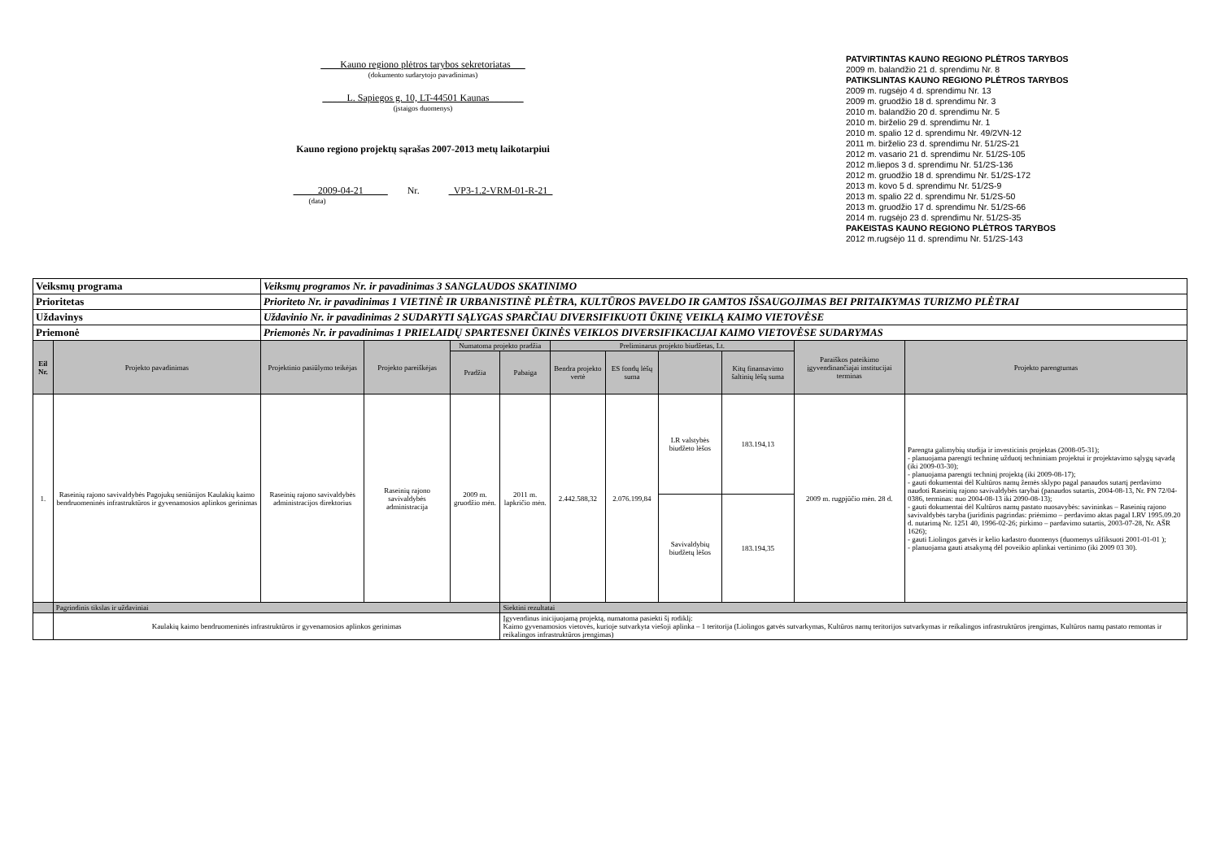____Kauno regiono plėtros tarybos sekretoriatas___
(dokumento sudarytojo pavadinimas)
_____L. Sapiegos g. 10, LT-44501 Kaunas_______
(įstaigos duomenys)
Kauno regiono projektų sąrašas 2007-2013 metų laikotarpiui
_____2009-04-21_____ Nr. _VP3-1.2-VRM-01-R-21_
(data)
PATVIRTINTAS KAUNO REGIONO PLĖTROS TARYBOS
2009 m. balandžio 21 d. sprendimu Nr. 8
PATIKSLINTAS KAUNO REGIONO PLĖTROS TARYBOS
2009 m. rugsėjo 4 d. sprendimu Nr. 13
2009 m. gruodžio 18 d. sprendimu Nr. 3
2010 m. balandžio 20 d. sprendimu Nr. 5
2010 m. birželio 29 d. sprendimu Nr. 1
2010 m. spalio 12 d. sprendimu Nr. 49/2VN-12
2011 m. birželio 23 d. sprendimu Nr. 51/2S-21
2012 m. vasario 21 d. sprendimu Nr. 51/2S-105
2012 m.liepos 3 d. sprendimu Nr. 51/2S-136
2012 m. gruodžio 18 d. sprendimu Nr. 51/2S-172
2013 m. kovo 5 d. sprendimu Nr. 51/2S-9
2013 m. spalio 22 d. sprendimu Nr. 51/2S-50
2013 m. gruodžio 17 d. sprendimu Nr. 51/2S-66
2014 m. rugsėjo 23 d. sprendimu Nr. 51/2S-35
PAKEISTAS KAUNO REGIONO PLĖTROS TARYBOS
2012 m.rugsėjo 11 d. sprendimu Nr. 51/2S-143
| Veiksmų programa | | Veiksmų programos Nr. ir pavadinimas 3 SANGLAUDOS SKATINIMO | | | | | | | | | |
| Prioritetas | | Prioriteto Nr. ir pavadinimas 1 VIETINĖ IR URBANISTINĖ PLĖTRA, KULTŪROS PAVELDO IR GAMTOS IŠSAUGOJIMAS BEI PRITAIKYMAS TURIZMO PLĖTRAI | | | | | | | | | |
| Uždavinys | | Uždavinio Nr. ir pavadinimas 2 SUDARYTI SĄLYGAS SPARČIAU DIVERSIFIKUOTI ŪKINĘ VEIKLĄ KAIMO VIETOVĖSE | | | | | | | | | |
| Priemonė | | Priemonės Nr. ir pavadinimas 1 PRIELAIDŲ SPARTESNEI ŪKINĖS VEIKLOS DIVERSIFIKACIJAI KAIMO VIETOVĖSE SUDARYMAS | | | | | | | | | |
| Eil Nr. | Projekto pavadinimas | Projektinio pasiūlymo teikėjas | Projekto pareiškėjas | Numatoma projekto pradžia | | Preliminarus projekto biudžetas, Lt. | | | | Paraiškos pateikimo įgyvendinančiajai institucijai terminas | Projekto parengtumas |
| | | | | Pradžia | Pabaiga | Bendra projekto vertė | ES fondų lėšų suma | | Kitų finansavimo šaltinių lėšų suma | | |
| 1. | Raseinių rajono savivaldybės Pagojukų seniūnijos Kaulakių kaimo bendruomeninės infrastruktūros ir gyvenamosios aplinkos gerinimas | Raseinių rajono savivaldybės administracijos direktorius | Raseinių rajono savivaldybės administracija | 2009 m. gruodžio mėn. | 2011 m. lapkričio mėn. | 2.442.588,32 | 2.076.199,84 | LR valstybės biudžeto lėšos | 183.194,13 | 2009 m. rugpjūčio mėn. 28 d. | Parengta galimybių studija ir investicinis projektas (2008-05-31); - planuojama parengti techninę užduotį techniniam projektui ir projektavimo sąlygų sąvadą (iki 2009-03-30); - planuojama parengti techninį projektą (iki 2009-08-17); - gauti dokumentai dėl Kultūros namų žemės sklypo pagal panaudos sutartį perdavimo naudoti Raseinių rajono savivaldybės tarybai (panaudos sutartis, 2004-08-13, Nr. PN 72/04-0386, terminas: nuo 2004-08-13 iki 2090-08-13); - gauti dokumentai dėl Kultūros namų pastato nuosavybės: savininkas – Raseinių rajono savivaldybės taryba (juridinis pagrindas: priėmimo – perdavimo aktas pagal LRV 1995.09.20 d. nutarimą Nr. 1251 40, 1996-02-26; pirkimo – pardavimo sutartis, 2003-07-28, Nr. AŠR 1626); - gauti Liolingos gatvės ir kelio kadastro duomenys (duomenys užfiksuoti 2001-01-01 ); - planuojama gauti atsakymą dėl poveikio aplinkai vertinimo (iki 2009 03 30). |
| | | | | | | | | Savivaldybių biudžetų lėšos | 183.194,35 | | |
| | Pagrindinis tikslas ir uždaviniai | | | | Siektini rezultatai | | | | | | |
| | Kaulakių kaimo bendruomeninės infrastruktūros ir gyvenamosios aplinkos gerinimas | | | | Įgyvendinus inicijuojamą projektą, numatoma pasiekti šį rodiklį: Kaimo gyvenamosios vietovės, kurioje sutvarkyta viešoji aplinka – 1 teritorija (Liolingos gatvės sutvarkymas, Kultūros namų teritorijos sutvarkymas ir reikalingos infrastruktūros įrengimas, Kultūros namų pastato remontas ir reikalingos infrastruktūros įrengimas) | | | | | | |